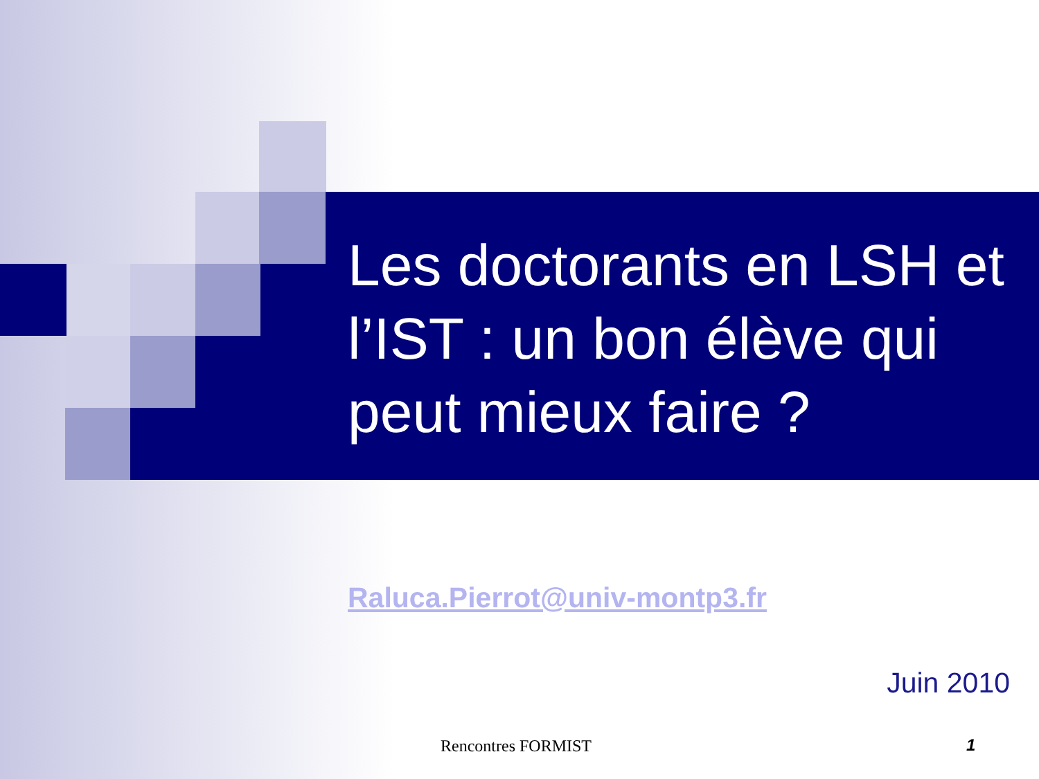Les doctorants en LSH et l’IST : un bon élève qui peut mieux faire ?
Raluca.Pierrot@univ-montp3.fr
Juin 2010
Rencontres FORMIST 1